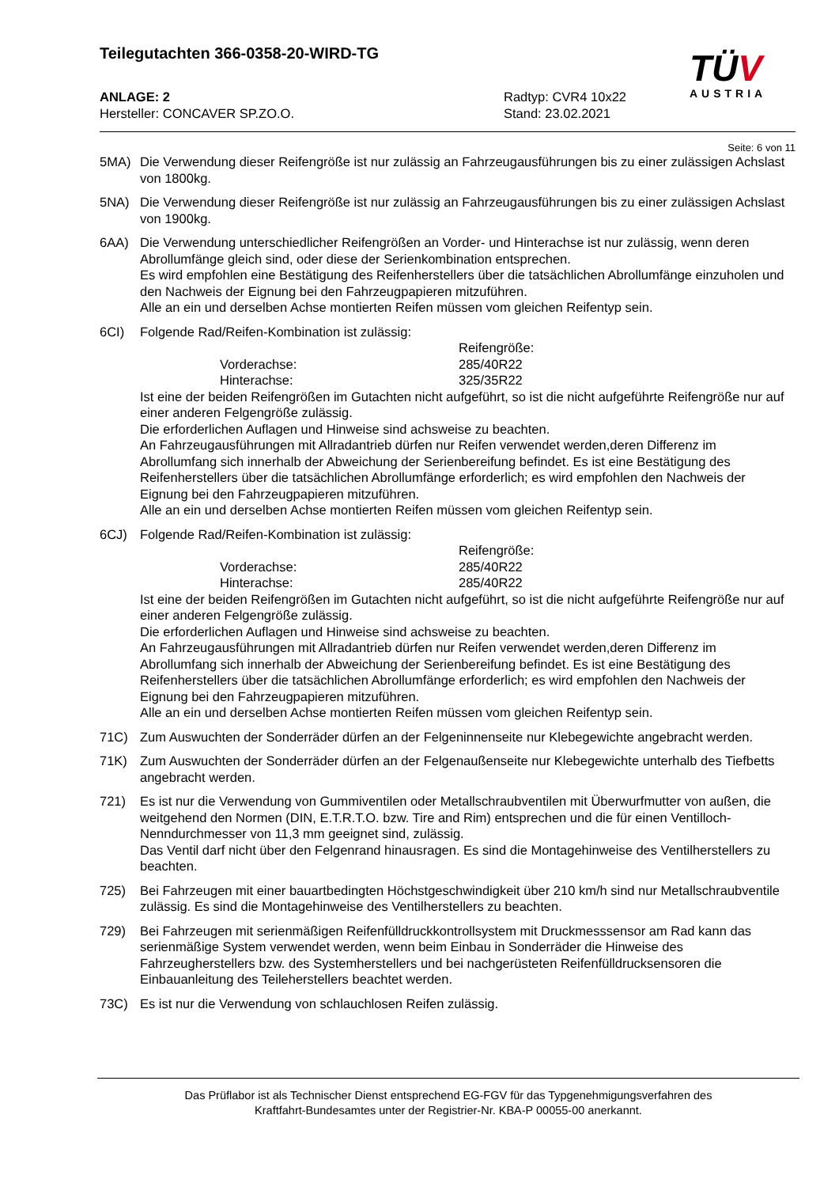Teilegutachten 366-0358-20-WIRD-TG
TÜV
AUSTRIA
ANLAGE: 2
Hersteller: CONCAVER SP.ZO.O.
Radtyp: CVR4 10x22
Stand: 23.02.2021
Seite: 6 von 11
5MA) Die Verwendung dieser Reifengröße ist nur zulässig an Fahrzeugausführungen bis zu einer zulässigen Achslast von 1800kg.
5NA) Die Verwendung dieser Reifengröße ist nur zulässig an Fahrzeugausführungen bis zu einer zulässigen Achslast von 1900kg.
6AA) Die Verwendung unterschiedlicher Reifengrößen an Vorder- und Hinterachse ist nur zulässig, wenn deren Abrollumfänge gleich sind, oder diese der Serienkombination entsprechen.
Es wird empfohlen eine Bestätigung des Reifenherstellers über die tatsächlichen Abrollumfänge einzuholen und den Nachweis der Eignung bei den Fahrzeugpapieren mitzuführen.
Alle an ein und derselben Achse montierten Reifen müssen vom gleichen Reifentyp sein.
6CI) Folgende Rad/Reifen-Kombination ist zulässig:
Reifengröße:
Vorderachse: 285/40R22
Hinterachse: 325/35R22
Ist eine der beiden Reifengrößen im Gutachten nicht aufgeführt, so ist die nicht aufgeführte Reifengröße nur auf einer anderen Felgengröße zulässig.
Die erforderlichen Auflagen und Hinweise sind achsweise zu beachten.
An Fahrzeugausführungen mit Allradantrieb dürfen nur Reifen verwendet werden,deren Differenz im Abrollumfang sich innerhalb der Abweichung der Serienbereifung befindet. Es ist eine Bestätigung des Reifenherstellers über die tatsächlichen Abrollumfänge erforderlich; es wird empfohlen den Nachweis der Eignung bei den Fahrzeugpapieren mitzuführen.
Alle an ein und derselben Achse montierten Reifen müssen vom gleichen Reifentyp sein.
6CJ) Folgende Rad/Reifen-Kombination ist zulässig:
Reifengröße:
Vorderachse: 285/40R22
Hinterachse: 285/40R22
Ist eine der beiden Reifengrößen im Gutachten nicht aufgeführt, so ist die nicht aufgeführte Reifengröße nur auf einer anderen Felgengröße zulässig.
Die erforderlichen Auflagen und Hinweise sind achsweise zu beachten.
An Fahrzeugausführungen mit Allradantrieb dürfen nur Reifen verwendet werden,deren Differenz im Abrollumfang sich innerhalb der Abweichung der Serienbereifung befindet. Es ist eine Bestätigung des Reifenherstellers über die tatsächlichen Abrollumfänge erforderlich; es wird empfohlen den Nachweis der Eignung bei den Fahrzeugpapieren mitzuführen.
Alle an ein und derselben Achse montierten Reifen müssen vom gleichen Reifentyp sein.
71C) Zum Auswuchten der Sonderräder dürfen an der Felgeninnenseite nur Klebegewichte angebracht werden.
71K) Zum Auswuchten der Sonderräder dürfen an der Felgenaußenseite nur Klebegewichte unterhalb des Tiefbetts angebracht werden.
721) Es ist nur die Verwendung von Gummiventilen oder Metallschraubventilen mit Überwurfmutter von außen, die weitgehend den Normen (DIN, E.T.R.T.O. bzw. Tire and Rim) entsprechen und die für einen Ventilloch-Nenndurchmesser von 11,3 mm geeignet sind, zulässig.
Das Ventil darf nicht über den Felgenrand hinausragen. Es sind die Montagehinweise des Ventilherstellers zu beachten.
725) Bei Fahrzeugen mit einer bauartbedingten Höchstgeschwindigkeit über 210 km/h sind nur Metallschraubventile zulässig. Es sind die Montagehinweise des Ventilherstellers zu beachten.
729) Bei Fahrzeugen mit serienmäßigen Reifenfülldruckkontrollsystem mit Druckmesssensor am Rad kann das serienmäßige System verwendet werden, wenn beim Einbau in Sonderräder die Hinweise des Fahrzeugherstellers bzw. des Systemherstellers und bei nachgerüsteten Reifenfülldrucksensoren die Einbauanleitung des Teileherstellers beachtet werden.
73C) Es ist nur die Verwendung von schlauchlosen Reifen zulässig.
Das Prüflabor ist als Technischer Dienst entsprechend EG-FGV für das Typgenehmigungsverfahren des
Kraftfahrt-Bundesamtes unter der Registrier-Nr. KBA-P 00055-00 anerkannt.